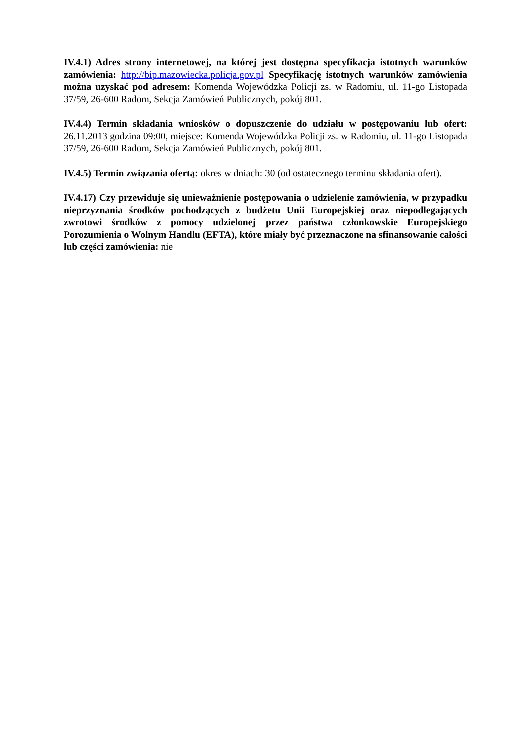IV.4.1) Adres strony internetowej, na której jest dostępna specyfikacja istotnych warunków zamówienia: http://bip.mazowiecka.policja.gov.pl Specyfikację istotnych warunków zamówienia można uzyskać pod adresem: Komenda Wojewódzka Policji zs. w Radomiu, ul. 11-go Listopada 37/59, 26-600 Radom, Sekcja Zamówień Publicznych, pokój 801.
IV.4.4) Termin składania wniosków o dopuszczenie do udziału w postępowaniu lub ofert: 26.11.2013 godzina 09:00, miejsce: Komenda Wojewódzka Policji zs. w Radomiu, ul. 11-go Listopada 37/59, 26-600 Radom, Sekcja Zamówień Publicznych, pokój 801.
IV.4.5) Termin związania ofertą: okres w dniach: 30 (od ostatecznego terminu składania ofert).
IV.4.17) Czy przewiduje się unieważnienie postępowania o udzielenie zamówienia, w przypadku nieprzyznania środków pochodzących z budżetu Unii Europejskiej oraz niepodlegających zwrotowi środków z pomocy udzielonej przez państwa członkowskie Europejskiego Porozumienia o Wolnym Handlu (EFTA), które miały być przeznaczone na sfinansowanie całości lub części zamówienia: nie